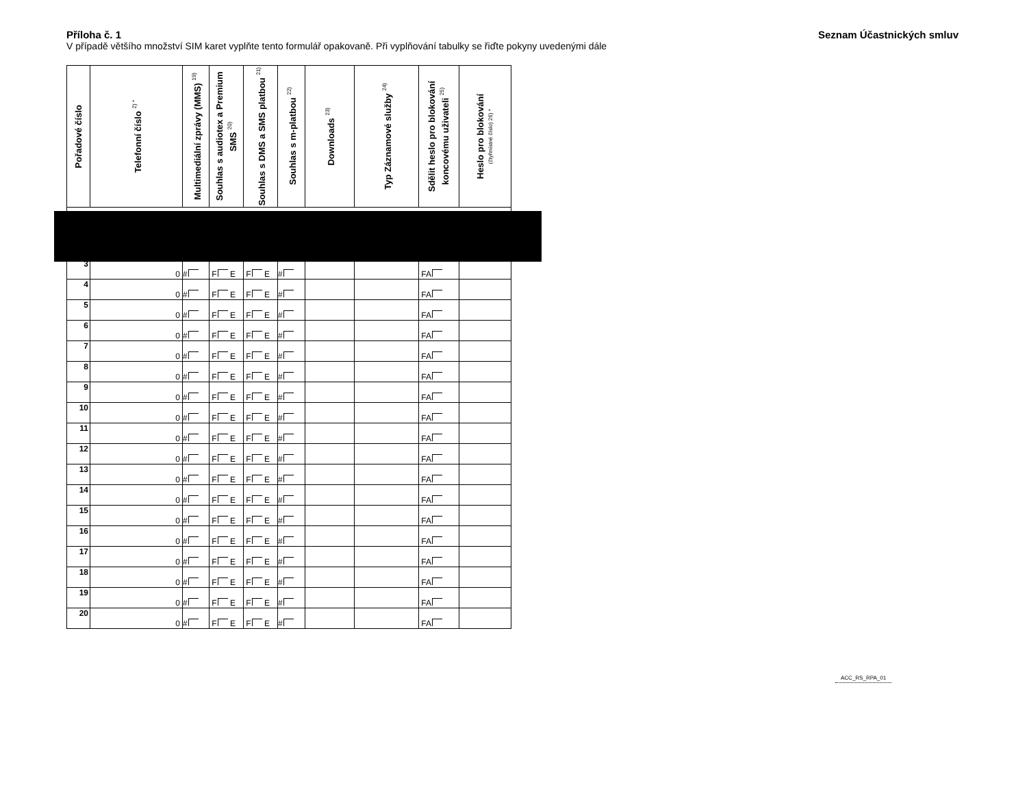Příloha č. 1 Seznam Účastnických smluv
V případě většího množství SIM karet vyplňte tento formulář opakovaně. Při vyplňování tabulky se řiďte pokyny uvedenými dále
| Pořadové číslo | Telefonní číslo <sup>2) *</sup> | Multimediální zprávy (MMS) <sup>19)</sup> | Souhlas s audiotex a Premium SMS <sup>20)</sup> | Souhlas s DMS a SMS platbou <sup>21)</sup> | Souhlas s m-platbou <sup>22)</sup> | Downloads <sup>23)</sup> | Typ Záznamové služby <sup>24)</sup> | Sdělit heslo pro blokování koncovému uživateli <sup>25)</sup> | Heslo pro blokování (čtyřmístné číslo) 26) * |
| --- | --- | --- | --- | --- | --- | --- | --- | --- | --- |
| 3 | 0 | # | F E | F E | # | | | FA | |
| 4 | 0 | # | F E | F E | # | | | FA | |
| 5 | 0 | # | F E | F E | # | | | FA | |
| 6 | 0 | # | F E | F E | # | | | FA | |
| 7 | 0 | # | F E | F E | # | | | FA | |
| 8 | 0 | # | F E | F E | # | | | FA | |
| 9 | 0 | # | F E | F E | # | | | FA | |
| 10 | 0 | # | F E | F E | # | | | FA | |
| 11 | 0 | # | F E | F E | # | | | FA | |
| 12 | 0 | # | F E | F E | # | | | FA | |
| 13 | 0 | # | F E | F E | # | | | FA | |
| 14 | 0 | # | F E | F E | # | | | FA | |
| 15 | 0 | # | F E | F E | # | | | FA | |
| 16 | 0 | # | F E | F E | # | | | FA | |
| 17 | 0 | # | F E | F E | # | | | FA | |
| 18 | 0 | # | F E | F E | # | | | FA | |
| 19 | 0 | # | F E | F E | # | | | FA | |
| 20 | 0 | # | F E | F E | # | | | FA | |
ACC_RS_RPA_01